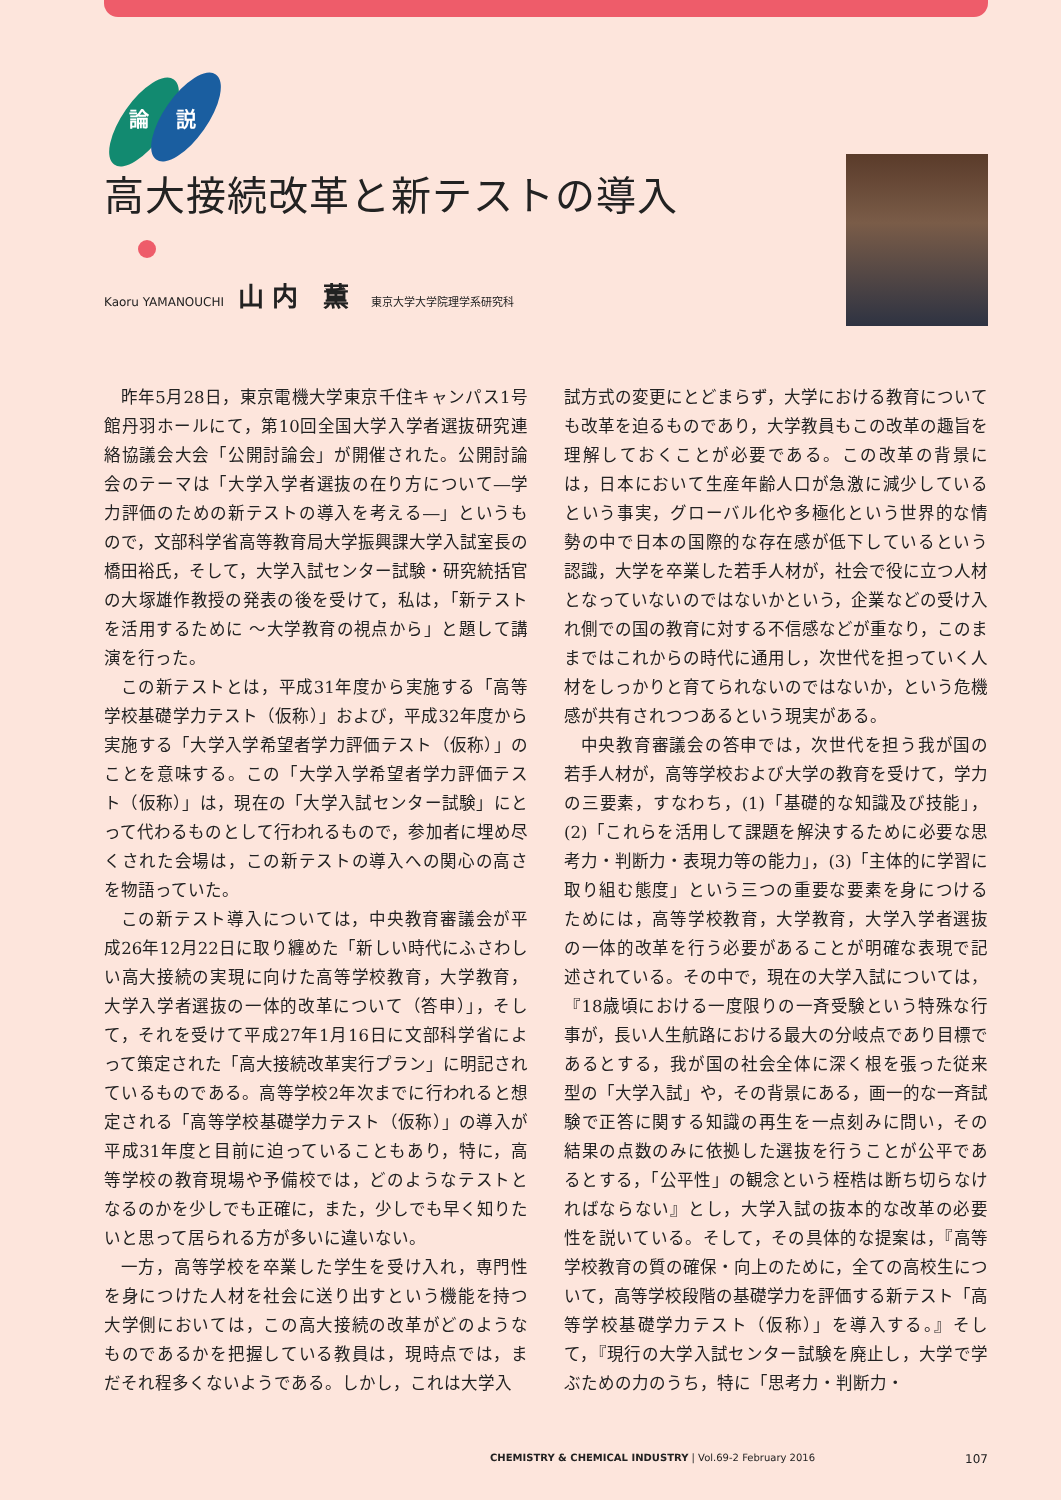論
説
高大接続改革と新テストの導入
Kaoru YAMANOUCHI 山内 薫 東京大学大学院理学系研究科
昨年5月28日，東京電機大学東京千住キャンパス1号館丹羽ホールにて，第10回全国大学入学者選抜研究連絡協議会大会「公開討論会」が開催された。公開討論会のテーマは「大学入学者選抜の在り方について―学力評価のための新テストの導入を考える―」というもので，文部科学省高等教育局大学振興課大学入試室長の橋田裕氏，そして，大学入試センター試験・研究統括官の大塚雄作教授の発表の後を受けて，私は，「新テストを活用するために ～大学教育の視点から」と題して講演を行った。
この新テストとは，平成31年度から実施する「高等学校基礎学力テスト（仮称）」および，平成32年度から実施する「大学入学希望者学力評価テスト（仮称）」のことを意味する。この「大学入学希望者学力評価テスト（仮称）」は，現在の「大学入試センター試験」にとって代わるものとして行われるもので，参加者に埋め尽くされた会場は，この新テストの導入への関心の高さを物語っていた。
この新テスト導入については，中央教育審議会が平成26年12月22日に取り纏めた「新しい時代にふさわしい高大接続の実現に向けた高等学校教育，大学教育，大学入学者選抜の一体的改革について（答申）」，そして，それを受けて平成27年1月16日に文部科学省によって策定された「高大接続改革実行プラン」に明記されているものである。高等学校2年次までに行われると想定される「高等学校基礎学力テスト（仮称）」の導入が平成31年度と目前に迫っていることもあり，特に，高等学校の教育現場や予備校では，どのようなテストとなるのかを少しでも正確に，また，少しでも早く知りたいと思って居られる方が多いに違いない。
一方，高等学校を卒業した学生を受け入れ，専門性を身につけた人材を社会に送り出すという機能を持つ大学側においては，この高大接続の改革がどのようなものであるかを把握している教員は，現時点では，まだそれ程多くないようである。しかし，これは大学入
試方式の変更にとどまらず，大学における教育についても改革を迫るものであり，大学教員もこの改革の趣旨を理解しておくことが必要である。この改革の背景には，日本において生産年齢人口が急激に減少しているという事実，グローバル化や多極化という世界的な情勢の中で日本の国際的な存在感が低下しているという認識，大学を卒業した若手人材が，社会で役に立つ人材となっていないのではないかという，企業などの受け入れ側での国の教育に対する不信感などが重なり，このままではこれからの時代に通用し，次世代を担っていく人材をしっかりと育てられないのではないか，という危機感が共有されつつあるという現実がある。
中央教育審議会の答申では，次世代を担う我が国の若手人材が，高等学校および大学の教育を受けて，学力の三要素，すなわち，(1)「基礎的な知識及び技能」，(2)「これらを活用して課題を解決するために必要な思考力・判断力・表現力等の能力」，(3)「主体的に学習に取り組む態度」という三つの重要な要素を身につけるためには，高等学校教育，大学教育，大学入学者選抜の一体的改革を行う必要があることが明確な表現で記述されている。その中で，現在の大学入試については，『18歳頃における一度限りの一斉受験という特殊な行事が，長い人生航路における最大の分岐点であり目標であるとする，我が国の社会全体に深く根を張った従来型の「大学入試」や，その背景にある，画一的な一斉試験で正答に関する知識の再生を一点刻みに問い，その結果の点数のみに依拠した選抜を行うことが公平であるとする，「公平性」の観念という桎梏は断ち切らなければならない』とし，大学入試の抜本的な改革の必要性を説いている。そして，その具体的な提案は，『高等学校教育の質の確保・向上のために，全ての高校生について，高等学校段階の基礎学力を評価する新テスト「高等学校基礎学力テスト（仮称）」を導入する。』そして，『現行の大学入試センター試験を廃止し，大学で学ぶための力のうち，特に「思考力・判断力・
CHEMISTRY & CHEMICAL INDUSTRY | Vol.69-2 February 2016 107